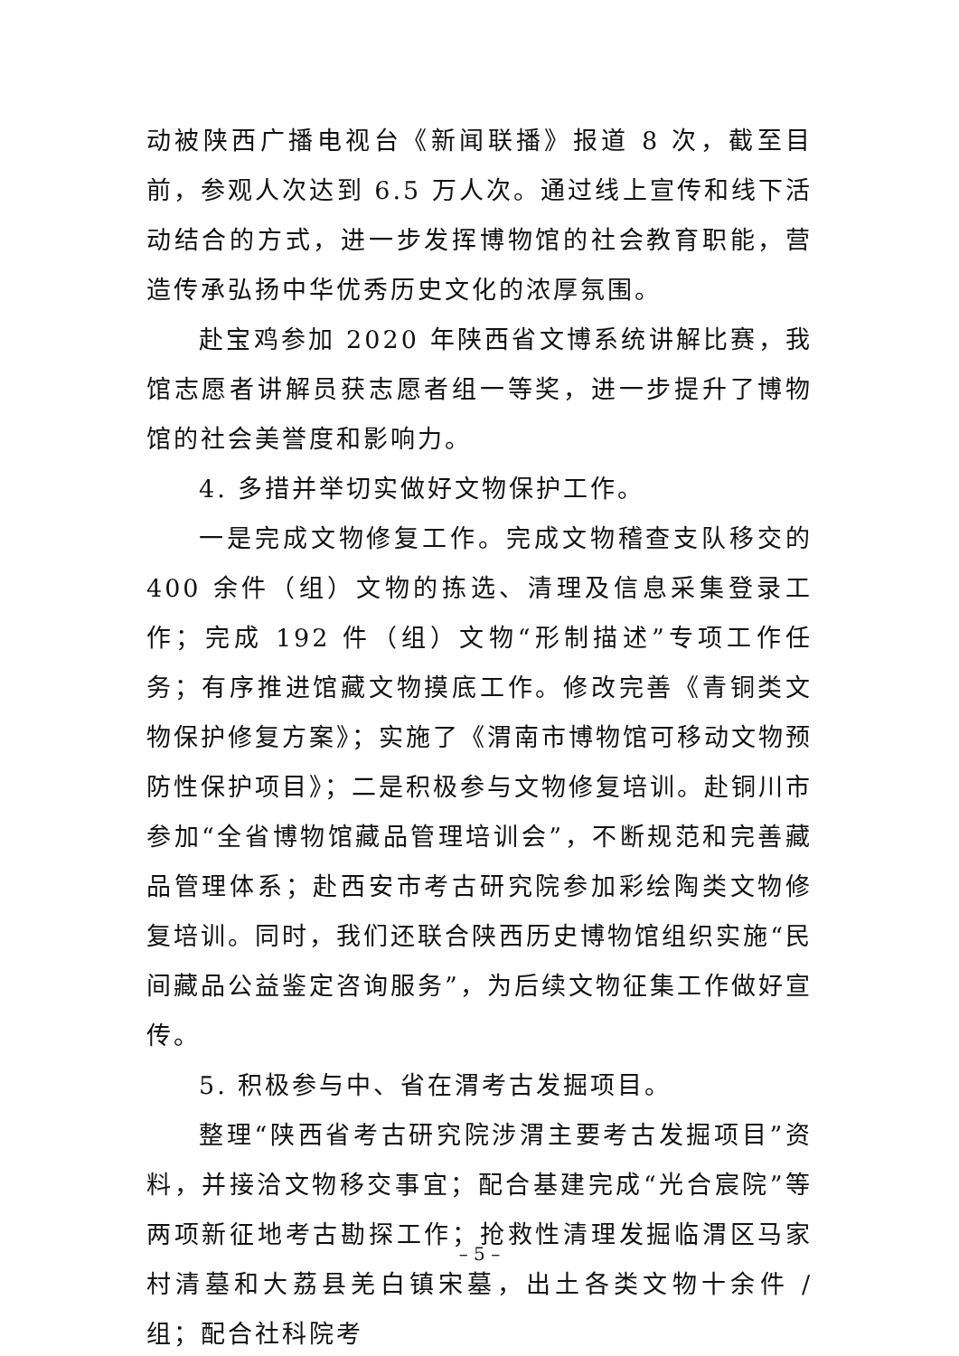动被陕西广播电视台《新闻联播》报道 8 次，截至目前，参观人次达到 6.5 万人次。通过线上宣传和线下活动结合的方式，进一步发挥博物馆的社会教育职能，营造传承弘扬中华优秀历史文化的浓厚氛围。
赴宝鸡参加 2020 年陕西省文博系统讲解比赛，我馆志愿者讲解员获志愿者组一等奖，进一步提升了博物馆的社会美誉度和影响力。
4. 多措并举切实做好文物保护工作。
一是完成文物修复工作。完成文物稽查支队移交的 400 余件（组）文物的拣选、清理及信息采集登录工作；完成 192 件（组）文物“形制描述”专项工作任务；有序推进馆藏文物摸底工作。修改完善《青铜类文物保护修复方案》；实施了《渭南市博物馆可移动文物预防性保护项目》；二是积极参与文物修复培训。赴铜川市参加“全省博物馆藏品管理培训会”，不断规范和完善藏品管理体系；赴西安市考古研究院参加彩绘陶类文物修复培训。同时，我们还联合陕西历史博物馆组织实施“民间藏品公益鉴定咨询服务”，为后续文物征集工作做好宣传。
5. 积极参与中、省在渭考古发掘项目。
整理“陕西省考古研究院涉渭主要考古发掘项目”资料，并接洽文物移交事宜；配合基建完成“光合宸院”等两项新征地考古勘探工作；抢救性清理发掘临渭区马家村清墓和大荔县羌白镇宋墓，出土各类文物十余件 / 组；配合社科院考
– 5 –